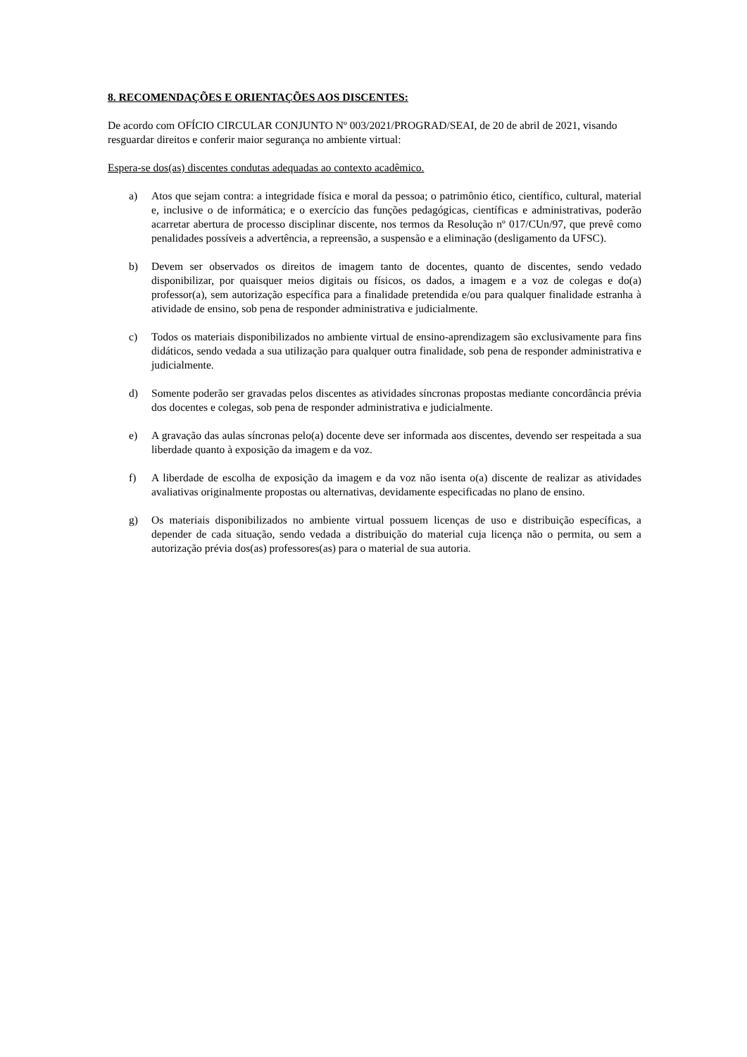8. RECOMENDAÇÕES E ORIENTAÇÕES AOS DISCENTES:
De acordo com OFÍCIO CIRCULAR CONJUNTO Nº 003/2021/PROGRAD/SEAI, de 20 de abril de 2021, visando resguardar direitos e conferir maior segurança no ambiente virtual:
Espera-se dos(as) discentes condutas adequadas ao contexto acadêmico.
a) Atos que sejam contra: a integridade física e moral da pessoa; o patrimônio ético, científico, cultural, material e, inclusive o de informática; e o exercício das funções pedagógicas, científicas e administrativas, poderão acarretar abertura de processo disciplinar discente, nos termos da Resolução nº 017/CUn/97, que prevê como penalidades possíveis a advertência, a repreensão, a suspensão e a eliminação (desligamento da UFSC).
b) Devem ser observados os direitos de imagem tanto de docentes, quanto de discentes, sendo vedado disponibilizar, por quaisquer meios digitais ou físicos, os dados, a imagem e a voz de colegas e do(a) professor(a), sem autorização específica para a finalidade pretendida e/ou para qualquer finalidade estranha à atividade de ensino, sob pena de responder administrativa e judicialmente.
c) Todos os materiais disponibilizados no ambiente virtual de ensino-aprendizagem são exclusivamente para fins didáticos, sendo vedada a sua utilização para qualquer outra finalidade, sob pena de responder administrativa e judicialmente.
d) Somente poderão ser gravadas pelos discentes as atividades síncronas propostas mediante concordância prévia dos docentes e colegas, sob pena de responder administrativa e judicialmente.
e) A gravação das aulas síncronas pelo(a) docente deve ser informada aos discentes, devendo ser respeitada a sua liberdade quanto à exposição da imagem e da voz.
f) A liberdade de escolha de exposição da imagem e da voz não isenta o(a) discente de realizar as atividades avaliativas originalmente propostas ou alternativas, devidamente especificadas no plano de ensino.
g) Os materiais disponibilizados no ambiente virtual possuem licenças de uso e distribuição específicas, a depender de cada situação, sendo vedada a distribuição do material cuja licença não o permita, ou sem a autorização prévia dos(as) professores(as) para o material de sua autoria.